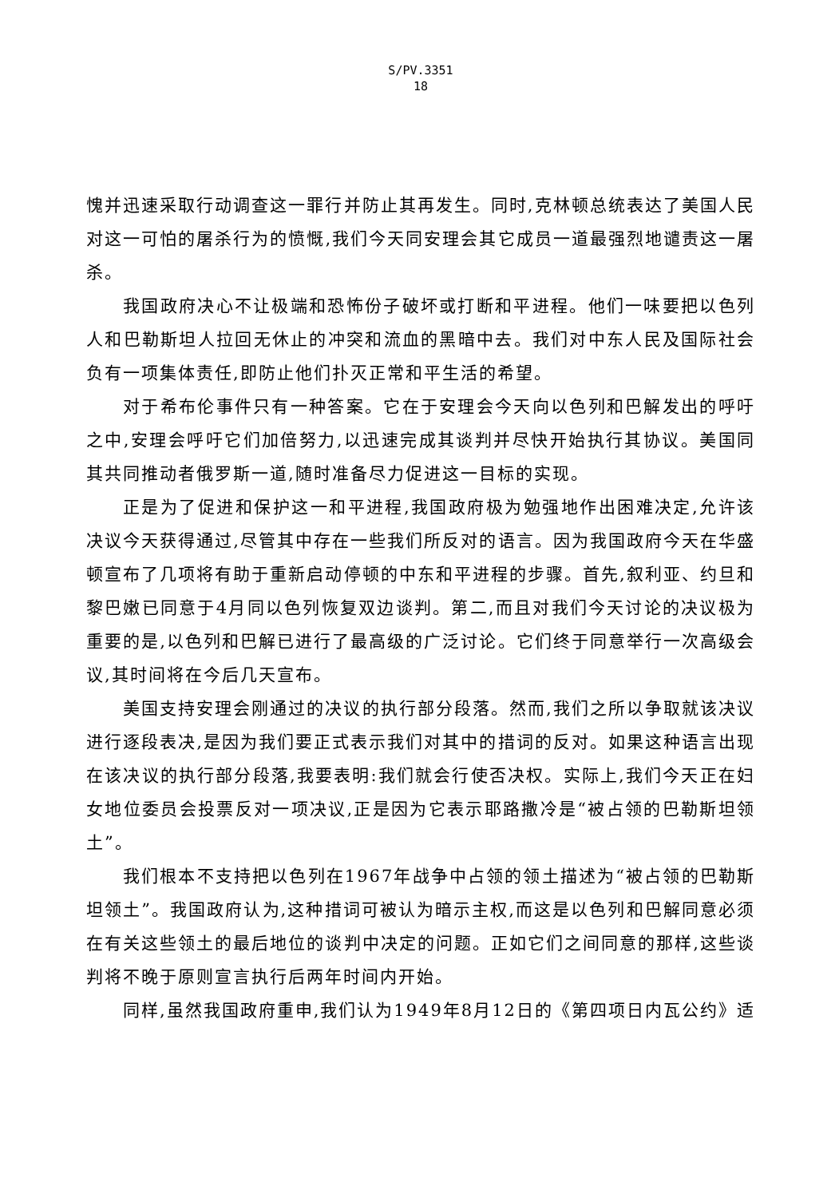S/PV.3351
18
愧并迅速采取行动调查这一罪行并防止其再发生。同时,克林顿总统表达了美国人民对这一可怕的屠杀行为的愤慨,我们今天同安理会其它成员一道最强烈地谴责这一屠杀。
我国政府决心不让极端和恐怖份子破坏或打断和平进程。他们一味要把以色列人和巴勒斯坦人拉回无休止的冲突和流血的黑暗中去。我们对中东人民及国际社会负有一项集体责任,即防止他们扑灭正常和平生活的希望。
对于希布伦事件只有一种答案。它在于安理会今天向以色列和巴解发出的呼吁之中,安理会呼吁它们加倍努力,以迅速完成其谈判并尽快开始执行其协议。美国同其共同推动者俄罗斯一道,随时准备尽力促进这一目标的实现。
正是为了促进和保护这一和平进程,我国政府极为勉强地作出困难决定,允许该决议今天获得通过,尽管其中存在一些我们所反对的语言。因为我国政府今天在华盛顿宣布了几项将有助于重新启动停顿的中东和平进程的步骤。首先,叙利亚、约旦和黎巴嫩已同意于4月同以色列恢复双边谈判。第二,而且对我们今天讨论的决议极为重要的是,以色列和巴解已进行了最高级的广泛讨论。它们终于同意举行一次高级会议,其时间将在今后几天宣布。
美国支持安理会刚通过的决议的执行部分段落。然而,我们之所以争取就该决议进行逐段表决,是因为我们要正式表示我们对其中的措词的反对。如果这种语言出现在该决议的执行部分段落,我要表明:我们就会行使否决权。实际上,我们今天正在妇女地位委员会投票反对一项决议,正是因为它表示耶路撒冷是“被占领的巴勒斯坦领土”。
我们根本不支持把以色列在1967年战争中占领的领土描述为“被占领的巴勒斯坦领土”。我国政府认为,这种措词可被认为暗示主权,而这是以色列和巴解同意必须在有关这些领土的最后地位的谈判中决定的问题。正如它们之间同意的那样,这些谈判将不晚于原则宣言执行后两年时间内开始。
同样,虽然我国政府重申,我们认为1949年8月12日的《第四项日内瓦公约》适